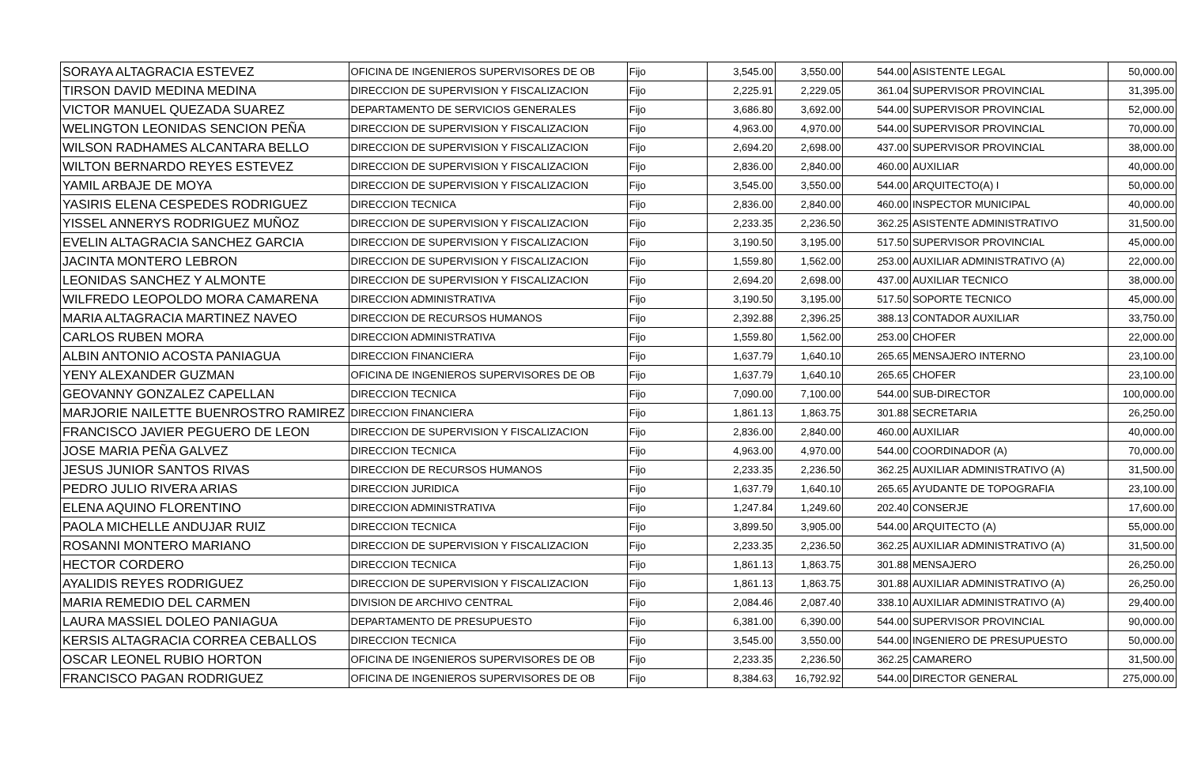| SORAYA ALTAGRACIA ESTEVEZ | OFICINA DE INGENIEROS SUPERVISORES DE OB | Fijo | 3,545.00 | 3,550.00 | 544.00 | ASISTENTE LEGAL | 50,000.00 |
| TIRSON DAVID MEDINA MEDINA | DIRECCION DE SUPERVISION Y FISCALIZACION | Fijo | 2,225.91 | 2,229.05 | 361.04 | SUPERVISOR PROVINCIAL | 31,395.00 |
| VICTOR MANUEL QUEZADA SUAREZ | DEPARTAMENTO DE SERVICIOS GENERALES | Fijo | 3,686.80 | 3,692.00 | 544.00 | SUPERVISOR PROVINCIAL | 52,000.00 |
| WELINGTON LEONIDAS SENCION PEÑA | DIRECCION DE SUPERVISION Y FISCALIZACION | Fijo | 4,963.00 | 4,970.00 | 544.00 | SUPERVISOR PROVINCIAL | 70,000.00 |
| WILSON RADHAMES ALCANTARA BELLO | DIRECCION DE SUPERVISION Y FISCALIZACION | Fijo | 2,694.20 | 2,698.00 | 437.00 | SUPERVISOR PROVINCIAL | 38,000.00 |
| WILTON BERNARDO REYES ESTEVEZ | DIRECCION DE SUPERVISION Y FISCALIZACION | Fijo | 2,836.00 | 2,840.00 | 460.00 | AUXILIAR | 40,000.00 |
| YAMIL ARBAJE DE MOYA | DIRECCION DE SUPERVISION Y FISCALIZACION | Fijo | 3,545.00 | 3,550.00 | 544.00 | ARQUITECTO(A) I | 50,000.00 |
| YASIRIS ELENA CESPEDES RODRIGUEZ | DIRECCION TECNICA | Fijo | 2,836.00 | 2,840.00 | 460.00 | INSPECTOR MUNICIPAL | 40,000.00 |
| YISSEL ANNERYS RODRIGUEZ MUÑOZ | DIRECCION DE SUPERVISION Y FISCALIZACION | Fijo | 2,233.35 | 2,236.50 | 362.25 | ASISTENTE ADMINISTRATIVO | 31,500.00 |
| EVELIN ALTAGRACIA SANCHEZ GARCIA | DIRECCION DE SUPERVISION Y FISCALIZACION | Fijo | 3,190.50 | 3,195.00 | 517.50 | SUPERVISOR PROVINCIAL | 45,000.00 |
| JACINTA MONTERO LEBRON | DIRECCION DE SUPERVISION Y FISCALIZACION | Fijo | 1,559.80 | 1,562.00 | 253.00 | AUXILIAR ADMINISTRATIVO (A) | 22,000.00 |
| LEONIDAS SANCHEZ Y ALMONTE | DIRECCION DE SUPERVISION Y FISCALIZACION | Fijo | 2,694.20 | 2,698.00 | 437.00 | AUXILIAR TECNICO | 38,000.00 |
| WILFREDO LEOPOLDO MORA CAMARENA | DIRECCION ADMINISTRATIVA | Fijo | 3,190.50 | 3,195.00 | 517.50 | SOPORTE TECNICO | 45,000.00 |
| MARIA ALTAGRACIA MARTINEZ NAVEO | DIRECCION DE RECURSOS HUMANOS | Fijo | 2,392.88 | 2,396.25 | 388.13 | CONTADOR AUXILIAR | 33,750.00 |
| CARLOS RUBEN MORA | DIRECCION ADMINISTRATIVA | Fijo | 1,559.80 | 1,562.00 | 253.00 | CHOFER | 22,000.00 |
| ALBIN ANTONIO ACOSTA PANIAGUA | DIRECCION FINANCIERA | Fijo | 1,637.79 | 1,640.10 | 265.65 | MENSAJERO INTERNO | 23,100.00 |
| YENY ALEXANDER GUZMAN | OFICINA DE INGENIEROS SUPERVISORES DE OB | Fijo | 1,637.79 | 1,640.10 | 265.65 | CHOFER | 23,100.00 |
| GEOVANNY GONZALEZ CAPELLAN | DIRECCION TECNICA | Fijo | 7,090.00 | 7,100.00 | 544.00 | SUB-DIRECTOR | 100,000.00 |
| MARJORIE NAILETTE BUENROSTRO RAMIREZ | DIRECCION FINANCIERA | Fijo | 1,861.13 | 1,863.75 | 301.88 | SECRETARIA | 26,250.00 |
| FRANCISCO JAVIER PEGUERO DE LEON | DIRECCION DE SUPERVISION Y FISCALIZACION | Fijo | 2,836.00 | 2,840.00 | 460.00 | AUXILIAR | 40,000.00 |
| JOSE MARIA PEÑA GALVEZ | DIRECCION TECNICA | Fijo | 4,963.00 | 4,970.00 | 544.00 | COORDINADOR (A) | 70,000.00 |
| JESUS JUNIOR SANTOS RIVAS | DIRECCION DE RECURSOS HUMANOS | Fijo | 2,233.35 | 2,236.50 | 362.25 | AUXILIAR ADMINISTRATIVO (A) | 31,500.00 |
| PEDRO JULIO RIVERA ARIAS | DIRECCION JURIDICA | Fijo | 1,637.79 | 1,640.10 | 265.65 | AYUDANTE DE TOPOGRAFIA | 23,100.00 |
| ELENA AQUINO FLORENTINO | DIRECCION ADMINISTRATIVA | Fijo | 1,247.84 | 1,249.60 | 202.40 | CONSERJE | 17,600.00 |
| PAOLA MICHELLE ANDUJAR RUIZ | DIRECCION TECNICA | Fijo | 3,899.50 | 3,905.00 | 544.00 | ARQUITECTO (A) | 55,000.00 |
| ROSANNI MONTERO MARIANO | DIRECCION DE SUPERVISION Y FISCALIZACION | Fijo | 2,233.35 | 2,236.50 | 362.25 | AUXILIAR ADMINISTRATIVO (A) | 31,500.00 |
| HECTOR CORDERO | DIRECCION TECNICA | Fijo | 1,861.13 | 1,863.75 | 301.88 | MENSAJERO | 26,250.00 |
| AYALIDIS REYES RODRIGUEZ | DIRECCION DE SUPERVISION Y FISCALIZACION | Fijo | 1,861.13 | 1,863.75 | 301.88 | AUXILIAR ADMINISTRATIVO (A) | 26,250.00 |
| MARIA REMEDIO DEL CARMEN | DIVISION DE ARCHIVO CENTRAL | Fijo | 2,084.46 | 2,087.40 | 338.10 | AUXILIAR ADMINISTRATIVO (A) | 29,400.00 |
| LAURA MASSIEL DOLEO PANIAGUA | DEPARTAMENTO DE PRESUPUESTO | Fijo | 6,381.00 | 6,390.00 | 544.00 | SUPERVISOR PROVINCIAL | 90,000.00 |
| KERSIS ALTAGRACIA CORREA CEBALLOS | DIRECCION TECNICA | Fijo | 3,545.00 | 3,550.00 | 544.00 | INGENIERO DE PRESUPUESTO | 50,000.00 |
| OSCAR LEONEL RUBIO HORTON | OFICINA DE INGENIEROS SUPERVISORES DE OB | Fijo | 2,233.35 | 2,236.50 | 362.25 | CAMARERO | 31,500.00 |
| FRANCISCO PAGAN RODRIGUEZ | OFICINA DE INGENIEROS SUPERVISORES DE OB | Fijo | 8,384.63 | 16,792.92 | 544.00 | DIRECTOR GENERAL | 275,000.00 |